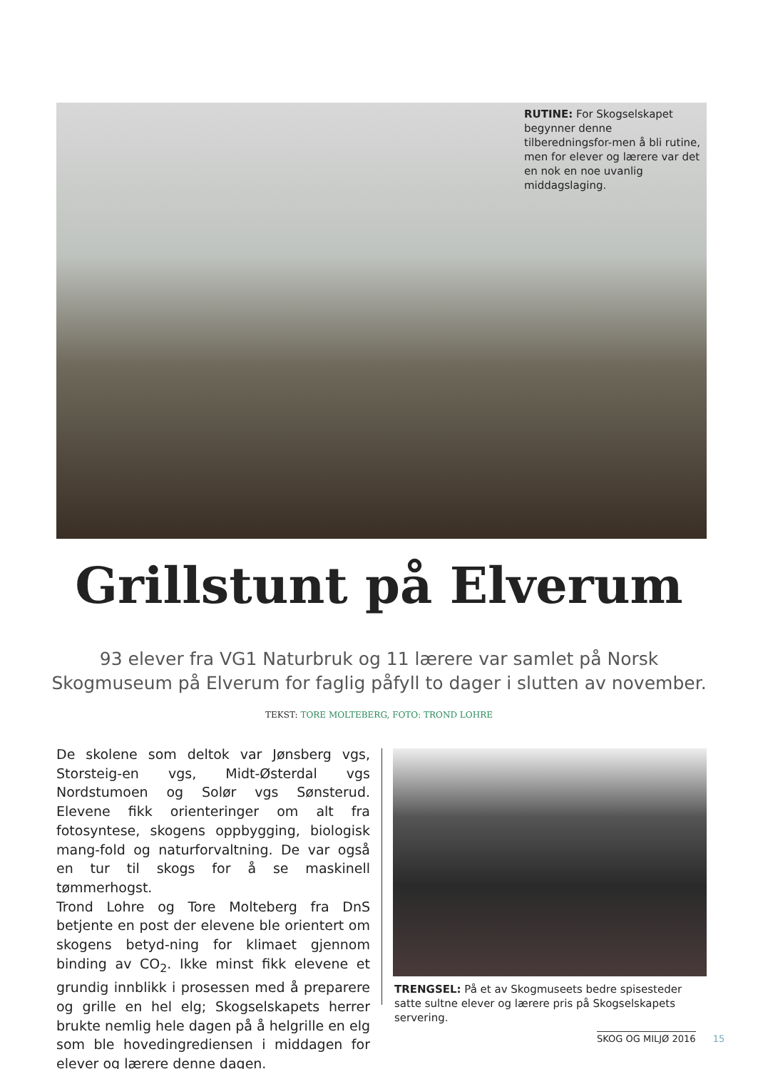RUTINE: For Skogselskapet begynner denne tilberedningsfor-men å bli rutine, men for elever og lærere var det en nok en noe uvanlig middagslaging.
Grillstunt på Elverum
93 elever fra VG1 Naturbruk og 11 lærere var samlet på Norsk Skogmuseum på Elverum for faglig påfyll to dager i slutten av november.
TEKST: TORE MOLTEBERG, FOTO: TROND LOHRE
De skolene som deltok var Jønsberg vgs, Storsteig-en vgs, Midt-Østerdal vgs Nordstumoen og Solør vgs Sønsterud. Elevene fikk orienteringer om alt fra fotosyntese, skogens oppbygging, biologisk mang-fold og naturforvaltning. De var også en tur til skogs for å se maskinell tømmerhogst.
Trond Lohre og Tore Molteberg fra DnS betjente en post der elevene ble orientert om skogens betyd-ning for klimaet gjennom binding av CO<sub>2</sub>. Ikke minst fikk elevene et grundig innblikk i prosessen med å preparere og grille en hel elg; Skogselskapets herrer brukte nemlig hele dagen på å helgrille en elg som ble hovedingrediensen i middagen for elever og lærere denne dagen.
TRENGSEL: På et av Skogmuseets bedre spisesteder satte sultne elever og lærere pris på Skogselskapets servering.
SKOG OG MILJØ 2016 15